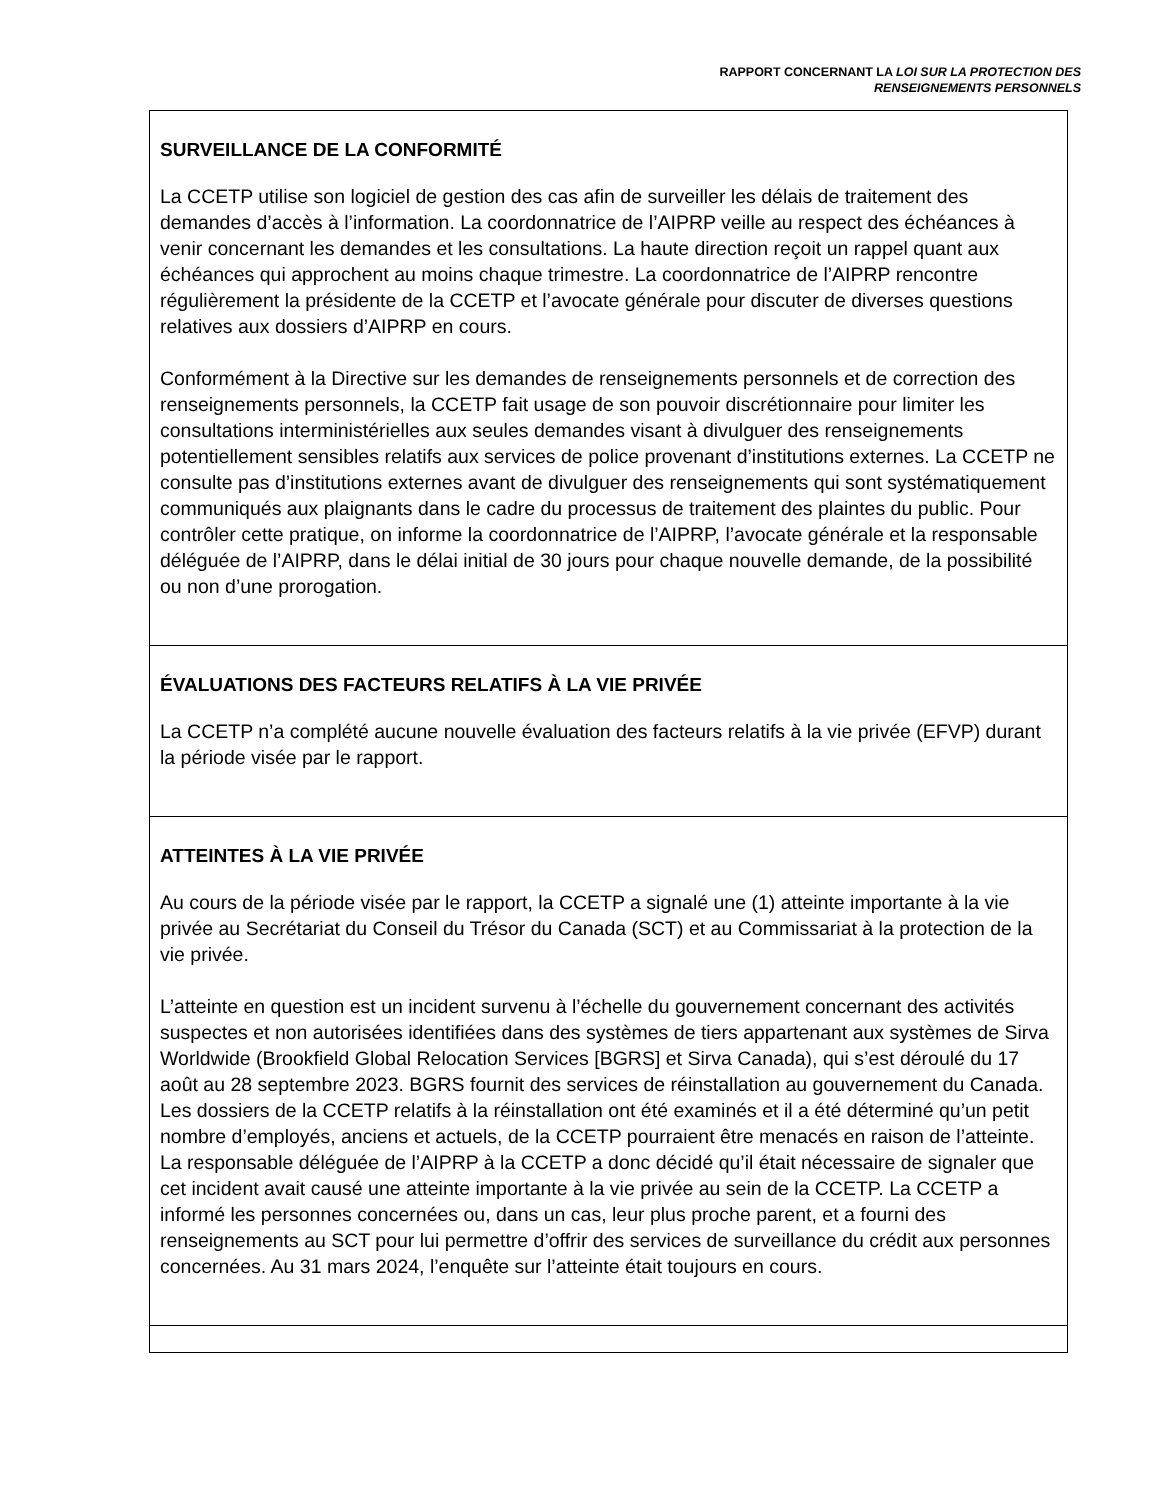RAPPORT CONCERNANT LA LOI SUR LA PROTECTION DES
RENSEIGNEMENTS PERSONNELS
SURVEILLANCE DE LA CONFORMITÉ
La CCETP utilise son logiciel de gestion des cas afin de surveiller les délais de traitement des demandes d’accès à l’information. La coordonnatrice de l’AIPRP veille au respect des échéances à venir concernant les demandes et les consultations. La haute direction reçoit un rappel quant aux échéances qui approchent au moins chaque trimestre. La coordonnatrice de l’AIPRP rencontre régulièrement la présidente de la CCETP et l’avocate générale pour discuter de diverses questions relatives aux dossiers d’AIPRP en cours.
Conformément à la Directive sur les demandes de renseignements personnels et de correction des renseignements personnels, la CCETP fait usage de son pouvoir discrétionnaire pour limiter les consultations interministérielles aux seules demandes visant à divulguer des renseignements potentiellement sensibles relatifs aux services de police provenant d’institutions externes. La CCETP ne consulte pas d’institutions externes avant de divulguer des renseignements qui sont systématiquement communiqués aux plaignants dans le cadre du processus de traitement des plaintes du public. Pour contrôler cette pratique, on informe la coordonnatrice de l’AIPRP, l’avocate générale et la responsable déléguée de l’AIPRP, dans le délai initial de 30 jours pour chaque nouvelle demande, de la possibilité ou non d’une prorogation.
ÉVALUATIONS DES FACTEURS RELATIFS À LA VIE PRIVÉE
La CCETP n’a complété aucune nouvelle évaluation des facteurs relatifs à la vie privée (EFVP) durant la période visée par le rapport.
ATTEINTES À LA VIE PRIVÉE
Au cours de la période visée par le rapport, la CCETP a signalé une (1) atteinte importante à la vie privée au Secrétariat du Conseil du Trésor du Canada (SCT) et au Commissariat à la protection de la vie privée.
L’atteinte en question est un incident survenu à l’échelle du gouvernement concernant des activités suspectes et non autorisées identifiées dans des systèmes de tiers appartenant aux systèmes de Sirva Worldwide (Brookfield Global Relocation Services [BGRS] et Sirva Canada), qui s’est déroulé du 17 août au 28 septembre 2023. BGRS fournit des services de réinstallation au gouvernement du Canada. Les dossiers de la CCETP relatifs à la réinstallation ont été examinés et il a été déterminé qu’un petit nombre d’employés, anciens et actuels, de la CCETP pourraient être menacés en raison de l’atteinte. La responsable déléguée de l’AIPRP à la CCETP a donc décidé qu’il était nécessaire de signaler que cet incident avait causé une atteinte importante à la vie privée au sein de la CCETP. La CCETP a informé les personnes concernées ou, dans un cas, leur plus proche parent, et a fourni des renseignements au SCT pour lui permettre d’offrir des services de surveillance du crédit aux personnes concernées. Au 31 mars 2024, l’enquête sur l’atteinte était toujours en cours.